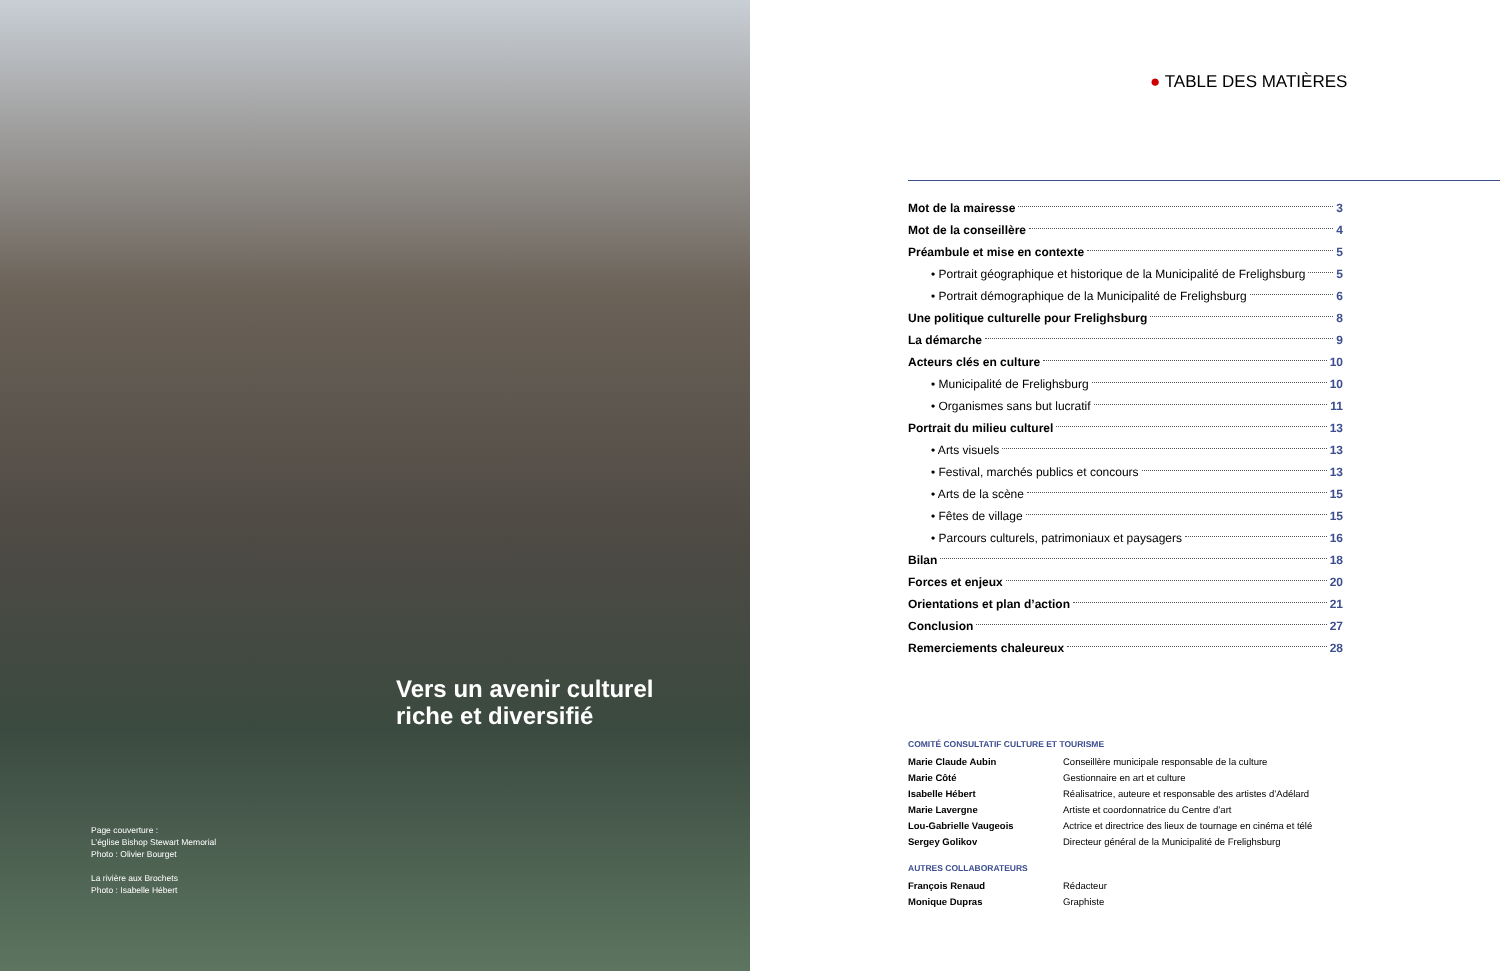Vers un avenir culturel
riche et diversifié
Page couverture :
L’église Bishop Stewart Memorial
Photo : Olivier Bourget
La rivière aux Brochets
Photo : Isabelle Hébert
● TABLE DES MATIÈRES
Mot de la mairesse 3
Mot de la conseillère 4
Préambule et mise en contexte 5
• Portrait géographique et historique de la Municipalité de Frelighsburg 5
• Portrait démographique de la Municipalité de Frelighsburg 6
Une politique culturelle pour Frelighsburg 8
La démarche 9
Acteurs clés en culture 10
• Municipalité de Frelighsburg 10
• Organismes sans but lucratif 11
Portrait du milieu culturel 13
• Arts visuels 13
• Festival, marchés publics et concours 13
• Arts de la scène 15
• Fêtes de village 15
• Parcours culturels, patrimoniaux et paysagers 16
Bilan 18
Forces et enjeux 20
Orientations et plan d’action 21
Conclusion 27
Remerciements chaleureux 28
COMITÉ CONSULTATIF CULTURE ET TOURISME
| Marie Claude Aubin | Conseillère municipale responsable de la culture |
| Marie Côté | Gestionnaire en art et culture |
| Isabelle Hébert | Réalisatrice, auteure et responsable des artistes d’Adélard |
| Marie Lavergne | Artiste et coordonnatrice du Centre d’art |
| Lou-Gabrielle Vaugeois | Actrice et directrice des lieux de tournage en cinéma et télé |
| Sergey Golikov | Directeur général de la Municipalité de Frelighsburg |
AUTRES COLLABORATEURS
| François Renaud | Rédacteur |
| Monique Dupras | Graphiste |